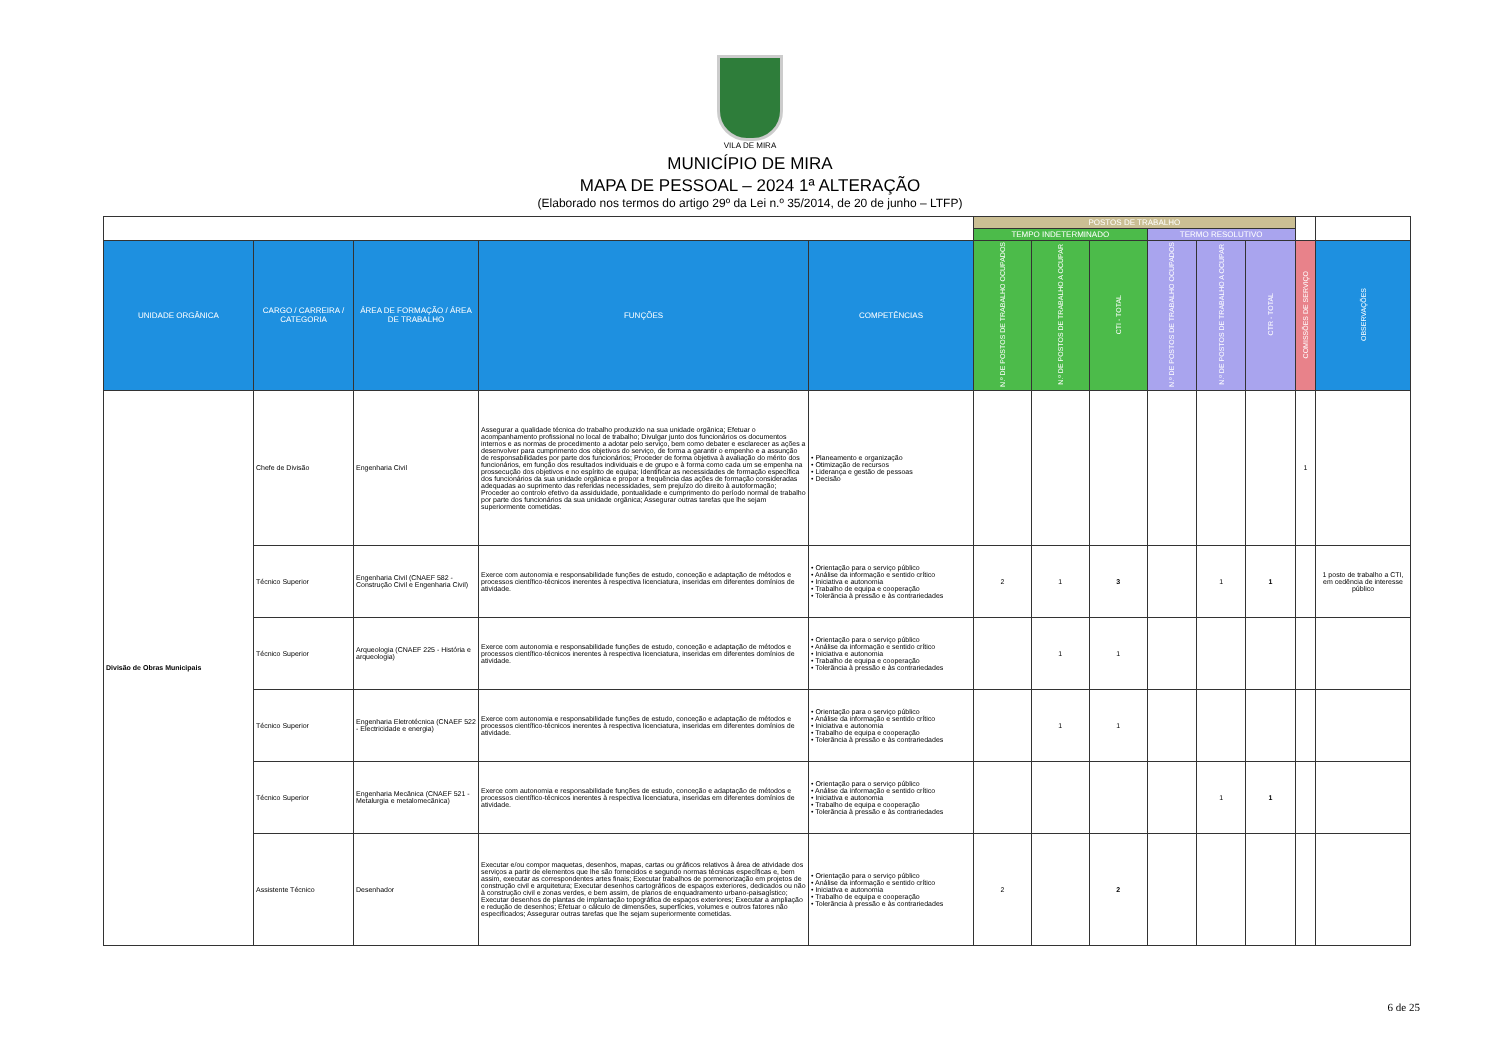VILA DE MIRA
MUNICÍPIO DE MIRA
MAPA DE PESSOAL – 2024 1ª ALTERAÇÃO
(Elaborado nos termos do artigo 29º da Lei n.º 35/2014, de 20 de junho – LTFP)
| | | | | | POSTOS DE TRABALHO | | | | | | | |
| | | | | | TEMPO INDETERMINADO | | | TERMO RESOLUTIVO | | | | |
| UNIDADE ORGÂNICA | CARGO / CARREIRA / CATEGORIA | ÁREA DE FORMAÇÃO / ÁREA DE TRABALHO | FUNÇÕES | COMPETÊNCIAS | N.º DE POSTOS DE TRABALHO OCUPADOS | N.º DE POSTOS DE TRABALHO A OCUPAR | CTI - TOTAL | N.º DE POSTOS DE TRABALHO OCUPADOS | N.º DE POSTOS DE TRABALHO A OCUPAR | CTR - TOTAL | COMISSÕES DE SERVIÇO | OBSERVAÇÕES |
| Divisão de Obras Municipais | Chefe de Divisão | Engenharia Civil | Assegurar a qualidade técnica do trabalho produzido na sua unidade orgânica; Efetuar o acompanhamento profissional no local de trabalho; Divulgar junto dos funcionários os documentos internos e as normas de procedimento a adotar pelo serviço, bem como debater e esclarecer as ações a desenvolver para cumprimento dos objetivos do serviço, de forma a garantir o empenho e a assunção de responsabilidades por parte dos funcionários; Proceder de forma objetiva à avaliação do mérito dos funcionários, em função dos resultados individuais e de grupo e à forma como cada um se empenha na prossecução dos objetivos e no espírito de equipa; Identificar as necessidades de formação específica dos funcionários da sua unidade orgânica e propor a frequência das ações de formação consideradas adequadas ao suprimento das referidas necessidades, sem prejuízo do direito à autoformação; Proceder ao controlo efetivo da assiduidade, pontualidade e cumprimento do período normal de trabalho por parte dos funcionários da sua unidade orgânica; Assegurar outras tarefas que lhe sejam superiormente cometidas. | • Planeamento e organização • Otimização de recursos • Liderança e gestão de pessoas • Decisão | | | | | | | 1 | |
| | Técnico Superior | Engenharia Civil (CNAEF 582 - Construção Civil e Engenharia Civil) | Exerce com autonomia e responsabilidade funções de estudo, conceção e adaptação de métodos e processos científico-técnicos inerentes à respectiva licenciatura, inseridas em diferentes domínios de atividade. | • Orientação para o serviço público • Análise da informação e sentido crítico • Iniciativa e autonomia • Trabalho de equipa e cooperação • Tolerância à pressão e às contrariedades | 2 | 1 | 3 | | 1 | 1 | | 1 posto de trabalho a CTI, em cedência de interesse público |
| | Técnico Superior | Arqueologia (CNAEF 225 - História e arqueologia) | Exerce com autonomia e responsabilidade funções de estudo, conceção e adaptação de métodos e processos científico-técnicos inerentes à respectiva licenciatura, inseridas em diferentes domínios de atividade. | • Orientação para o serviço público • Análise da informação e sentido crítico • Iniciativa e autonomia • Trabalho de equipa e cooperação • Tolerância à pressão e às contrariedades | | 1 | 1 | | | | | |
| | Técnico Superior | Engenharia Eletrotécnica (CNAEF 522 - Electricidade e energia) | Exerce com autonomia e responsabilidade funções de estudo, conceção e adaptação de métodos e processos científico-técnicos inerentes à respectiva licenciatura, inseridas em diferentes domínios de atividade. | • Orientação para o serviço público • Análise da informação e sentido crítico • Iniciativa e autonomia • Trabalho de equipa e cooperação • Tolerância à pressão e às contrariedades | | 1 | 1 | | | | | |
| | Técnico Superior | Engenharia Mecânica (CNAEF 521 - Metalurgia e metalomecânica) | Exerce com autonomia e responsabilidade funções de estudo, conceção e adaptação de métodos e processos científico-técnicos inerentes à respectiva licenciatura, inseridas em diferentes domínios de atividade. | • Orientação para o serviço público • Análise da informação e sentido crítico • Iniciativa e autonomia • Trabalho de equipa e cooperação • Tolerância à pressão e às contrariedades | | | | | 1 | 1 | | |
| | Assistente Técnico | Desenhador | Executar e/ou compor maquetas, desenhos, mapas, cartas ou gráficos relativos à área de atividade dos serviços a partir de elementos que lhe são fornecidos e segundo normas técnicas específicas e, bem assim, executar as correspondentes artes finais; Executar trabalhos de pormenorização em projetos de construção civil e arquitetura; Executar desenhos cartográficos de espaços exteriores, dedicados ou não à construção civil e zonas verdes, e bem assim, de planos de enquadramento urbano-paisagístico; Executar desenhos de plantas de implantação topográfica de espaços exteriores; Executar a ampliação e redução de desenhos; Efetuar o cálculo de dimensões, superfícies, volumes e outros fatores não especificados; Assegurar outras tarefas que lhe sejam superiormente cometidas. | • Orientação para o serviço público • Análise da informação e sentido crítico • Iniciativa e autonomia • Trabalho de equipa e cooperação • Tolerância à pressão e às contrariedades | 2 | | 2 | | | | | |
6 de 25